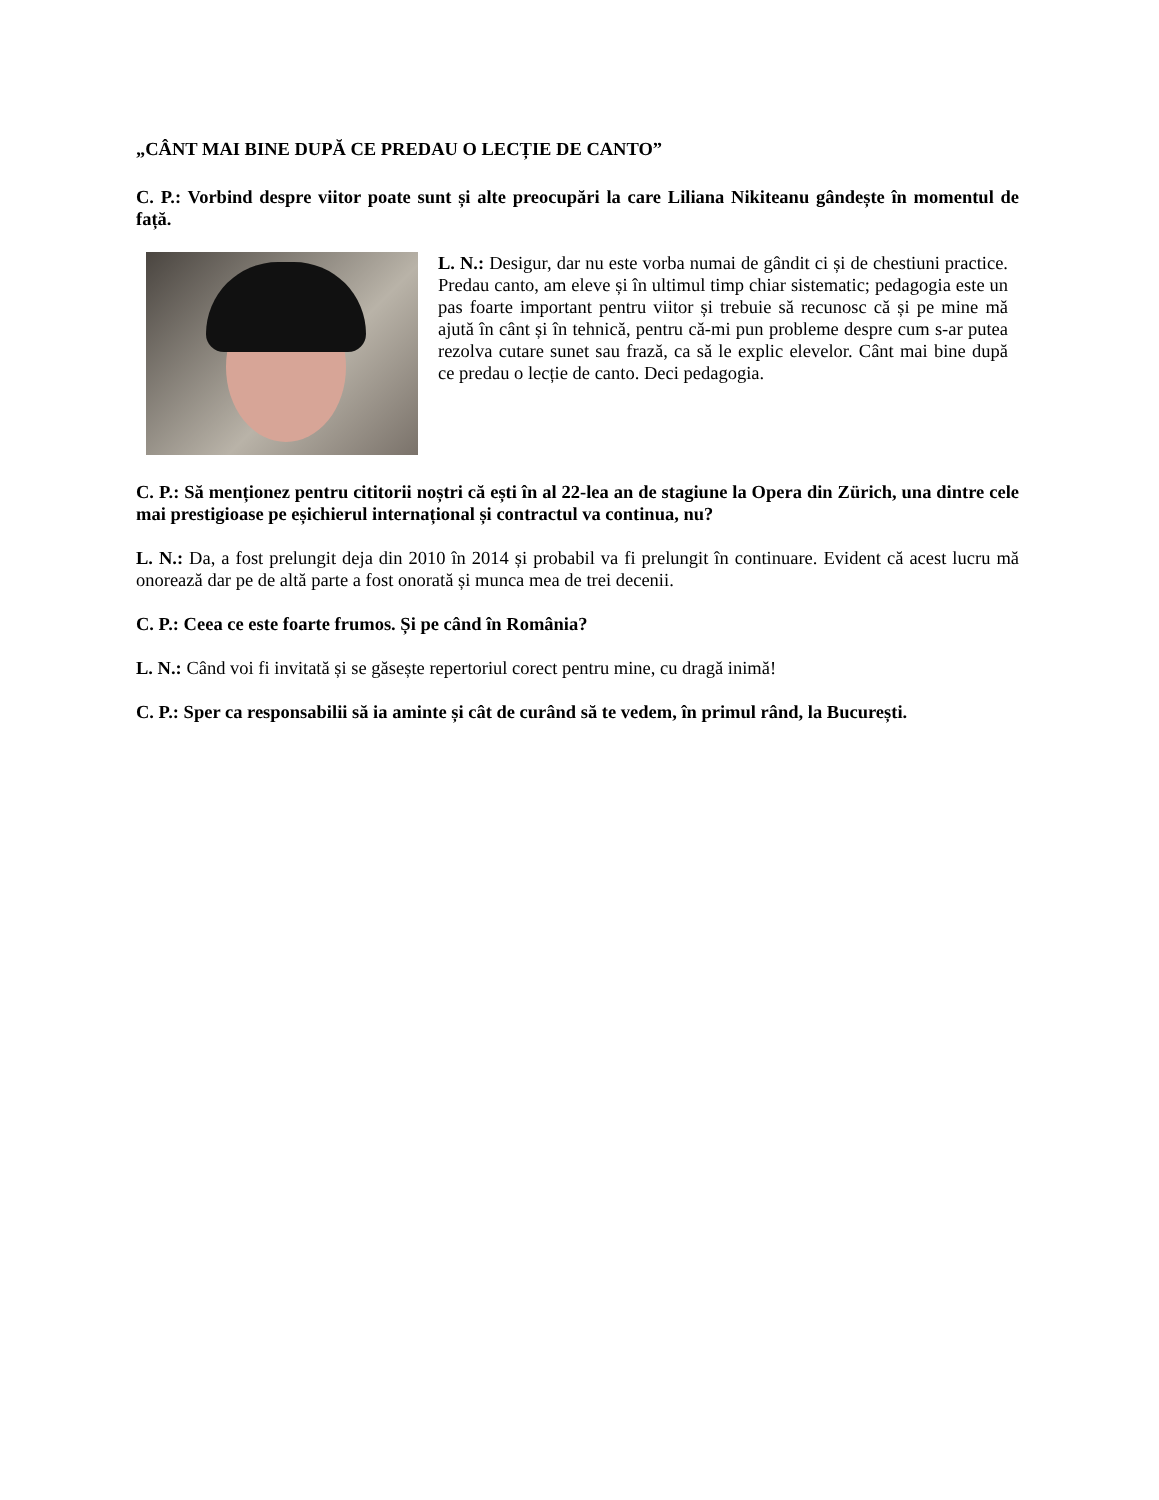„CÂNT MAI BINE DUPĂ CE PREDAU O LECȚIE DE CANTO”
C. P.: Vorbind despre viitor poate sunt și alte preocupări la care Liliana Nikiteanu gândește în momentul de față.
L. N.: Desigur, dar nu este vorba numai de gândit ci și de chestiuni practice. Predau canto, am eleve și în ultimul timp chiar sistematic; pedagogia este un pas foarte important pentru viitor și trebuie să recunosc că și pe mine mă ajută în cânt și în tehnică, pentru că-mi pun probleme despre cum s-ar putea rezolva cutare sunet sau frază, ca să le explic elevelor. Cânt mai bine după ce predau o lecție de canto. Deci pedagogia.
C. P.: Să menționez pentru cititorii noștri că ești în al 22-lea an de stagiune la Opera din Zürich, una dintre cele mai prestigioase pe eșichierul internațional și contractul va continua, nu?
L. N.: Da, a fost prelungit deja din 2010 în 2014 și probabil va fi prelungit în continuare. Evident că acest lucru mă onorează dar pe de altă parte a fost onorată și munca mea de trei decenii.
C. P.: Ceea ce este foarte frumos. Și pe când în România?
L. N.: Când voi fi invitată și se găsește repertoriul corect pentru mine, cu dragă inimă!
C. P.: Sper ca responsabilii să ia aminte și cât de curând să te vedem, în primul rând, la București.